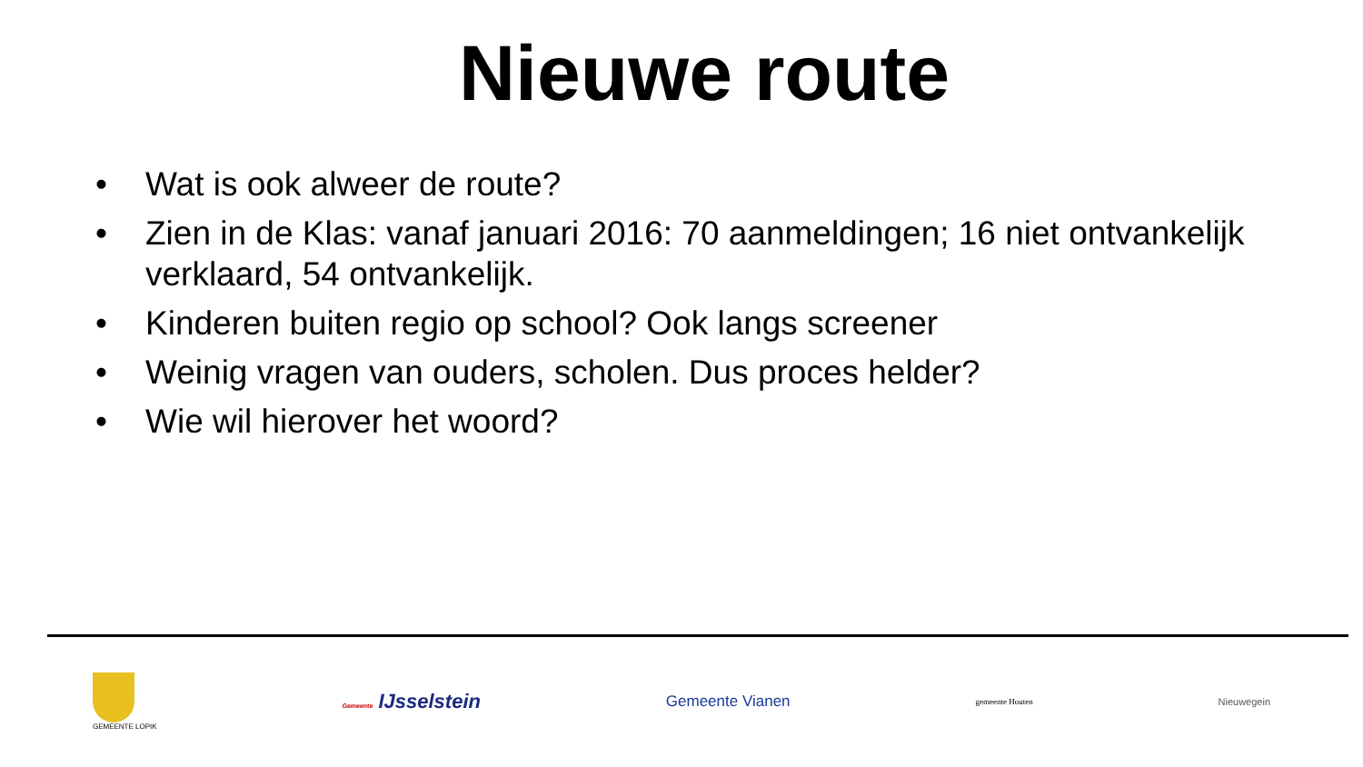Nieuwe route
• Wat is ook alweer de route?
• Zien in de Klas: vanaf januari 2016: 70 aanmeldingen; 16 niet ontvankelijk verklaard, 54 ontvankelijk.
• Kinderen buiten regio op school? Ook langs screener
• Weinig vragen van ouders, scholen. Dus proces helder?
• Wie wil hierover het woord?
GEMEENTE LOPIK Gemeente IJsselstein
Gemeente Vianen
gemeente Houten
Nieuwegein